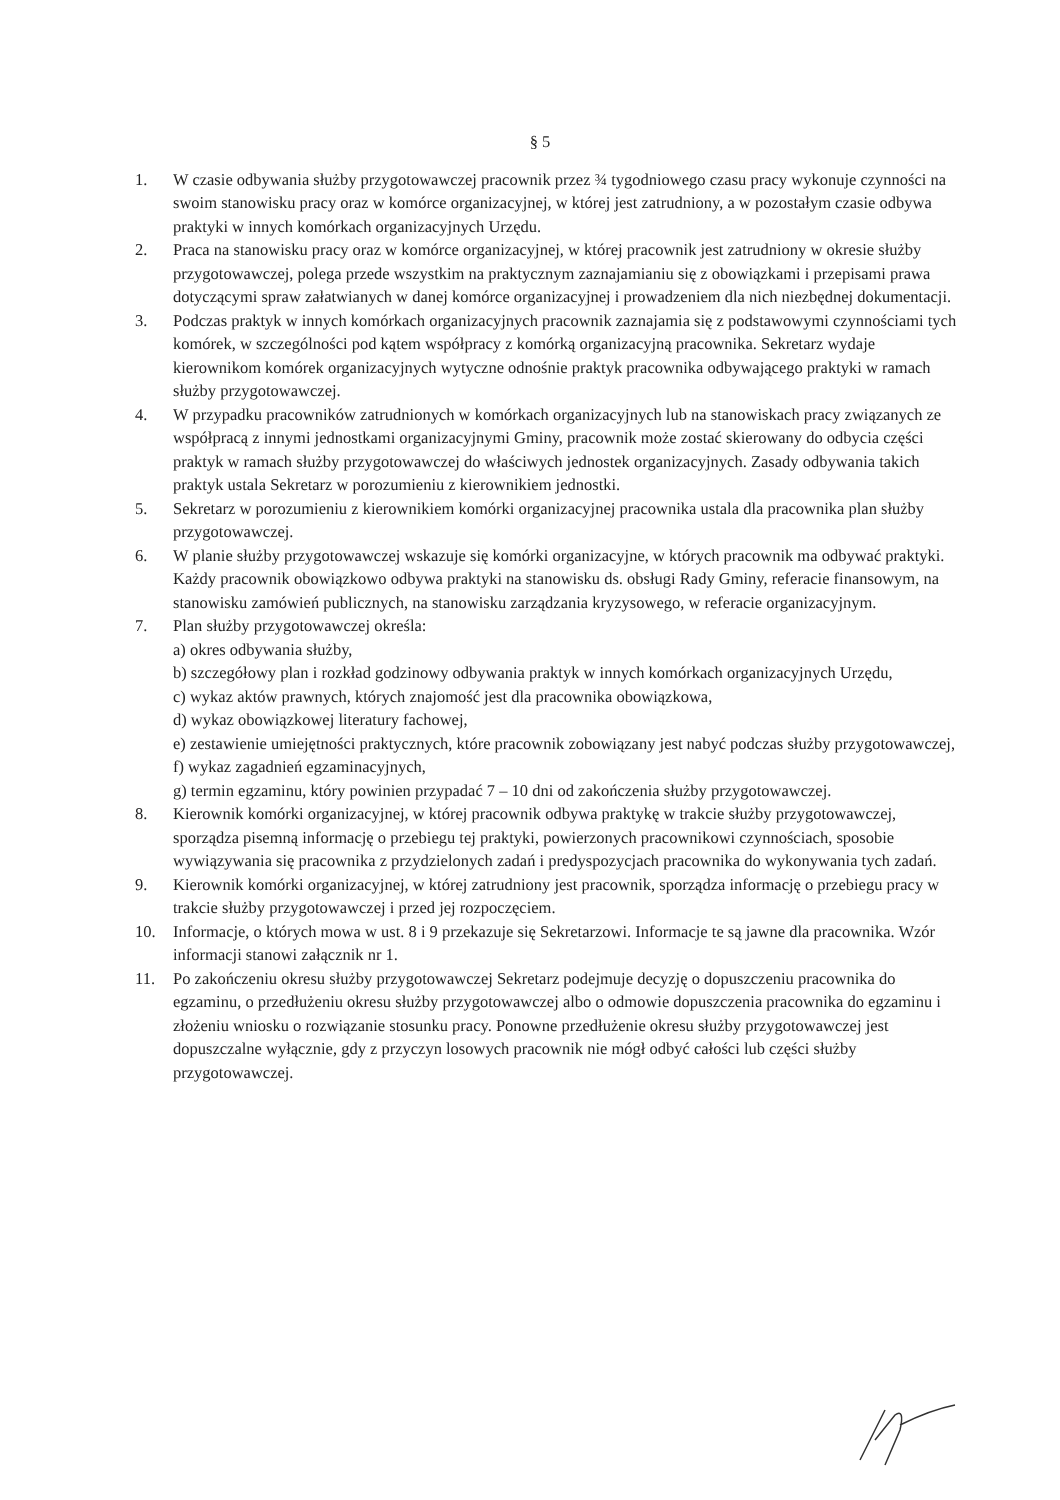§ 5
1. W czasie odbywania służby przygotowawczej pracownik przez ¾ tygodniowego czasu pracy wykonuje czynności na swoim stanowisku pracy oraz w komórce organizacyjnej, w której jest zatrudniony, a w pozostałym czasie odbywa praktyki w innych komórkach organizacyjnych Urzędu.
2. Praca na stanowisku pracy oraz w komórce organizacyjnej, w której pracownik jest zatrudniony w okresie służby przygotowawczej, polega przede wszystkim na praktycznym zaznajamianiu się z obowiązkami i przepisami prawa dotyczącymi spraw załatwianych w danej komórce organizacyjnej i prowadzeniem dla nich niezbędnej dokumentacji.
3. Podczas praktyk w innych komórkach organizacyjnych pracownik zaznajamia się z podstawowymi czynnościami tych komórek, w szczególności pod kątem współpracy z komórką organizacyjną pracownika. Sekretarz wydaje kierownikom komórek organizacyjnych wytyczne odnośnie praktyk pracownika odbywającego praktyki w ramach służby przygotowawczej.
4. W przypadku pracowników zatrudnionych w komórkach organizacyjnych lub na stanowiskach pracy związanych ze współpracą z innymi jednostkami organizacyjnymi Gminy, pracownik może zostać skierowany do odbycia części praktyk w ramach służby przygotowawczej do właściwych jednostek organizacyjnych. Zasady odbywania takich praktyk ustala Sekretarz w porozumieniu z kierownikiem jednostki.
5. Sekretarz w porozumieniu z kierownikiem komórki organizacyjnej pracownika ustala dla pracownika plan służby przygotowawczej.
6. W planie służby przygotowawczej wskazuje się komórki organizacyjne, w których pracownik ma odbywać praktyki. Każdy pracownik obowiązkowo odbywa praktyki na stanowisku ds. obsługi Rady Gminy, referacie finansowym, na stanowisku zamówień publicznych, na stanowisku zarządzania kryzysowego, w referacie organizacyjnym.
7. Plan służby przygotowawczej określa:
a) okres odbywania służby,
b) szczegółowy plan i rozkład godzinowy odbywania praktyk w innych komórkach organizacyjnych Urzędu,
c) wykaz aktów prawnych, których znajomość jest dla pracownika obowiązkowa,
d) wykaz obowiązkowej literatury fachowej,
e) zestawienie umiejętności praktycznych, które pracownik zobowiązany jest nabyć podczas służby przygotowawczej,
f) wykaz zagadnień egzaminacyjnych,
g) termin egzaminu, który powinien przypadać 7 – 10 dni od zakończenia służby przygotowawczej.
8. Kierownik komórki organizacyjnej, w której pracownik odbywa praktykę w trakcie służby przygotowawczej, sporządza pisemną informację o przebiegu tej praktyki, powierzonych pracownikowi czynnościach, sposobie wywiązywania się pracownika z przydzielonych zadań i predyspozycjach pracownika do wykonywania tych zadań.
9. Kierownik komórki organizacyjnej, w której zatrudniony jest pracownik, sporządza informację o przebiegu pracy w trakcie służby przygotowawczej i przed jej rozpoczęciem.
10. Informacje, o których mowa w ust. 8 i 9 przekazuje się Sekretarzowi. Informacje te są jawne dla pracownika. Wzór informacji stanowi załącznik nr 1.
11. Po zakończeniu okresu służby przygotowawczej Sekretarz podejmuje decyzję o dopuszczeniu pracownika do egzaminu, o przedłużeniu okresu służby przygotowawczej albo o odmowie dopuszczenia pracownika do egzaminu i złożeniu wniosku o rozwiązanie stosunku pracy. Ponowne przedłużenie okresu służby przygotowawczej jest dopuszczalne wyłącznie, gdy z przyczyn losowych pracownik nie mógł odbyć całości lub części służby przygotowawczej.